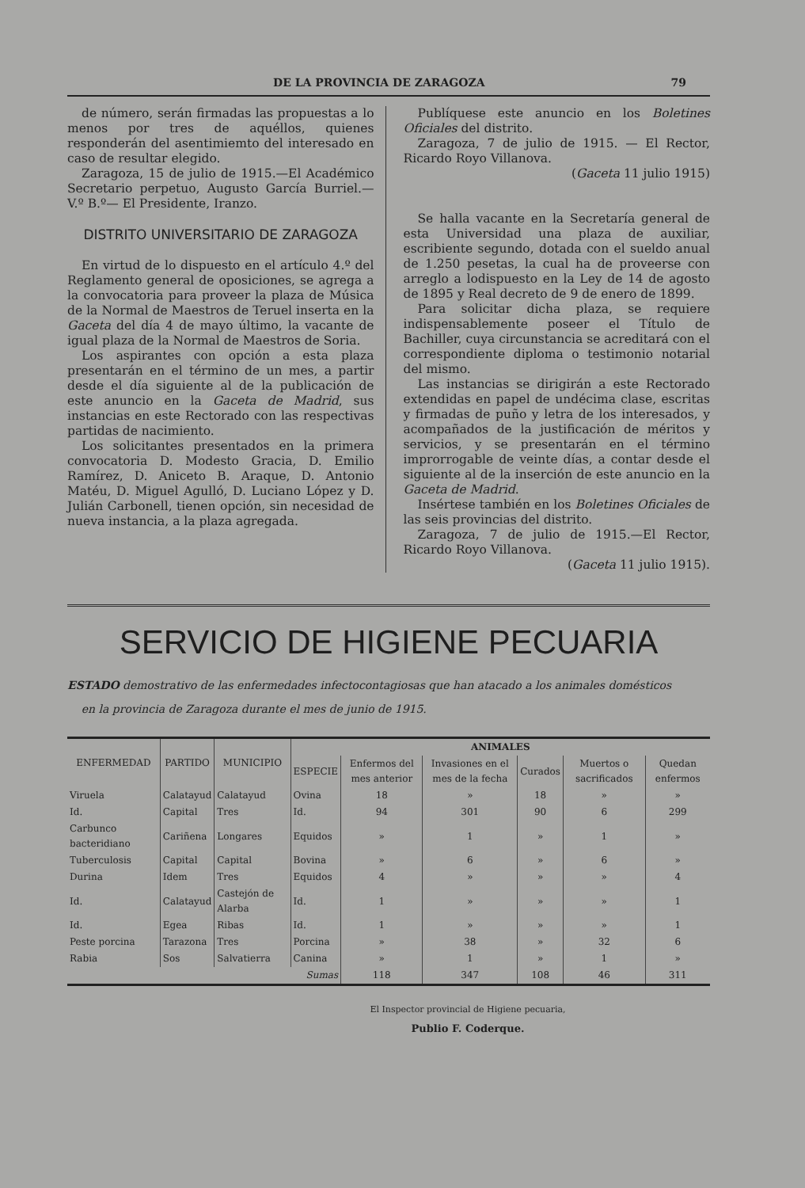DE LA PROVINCIA DE ZARAGOZA 79
de número, serán firmadas las propuestas a lo menos por tres de aquéllos, quienes responderán del asentimiemto del interesado en caso de resultar elegido.
Zaragoza, 15 de julio de 1915.—El Académico Secretario perpetuo, Augusto García Burriel.—V.º B.º— El Presidente, Iranzo.
DISTRITO UNIVERSITARIO DE ZARAGOZA
En virtud de lo dispuesto en el artículo 4.º del Reglamento general de oposiciones, se agrega a la convocatoria para proveer la plaza de Música de la Normal de Maestros de Teruel inserta en la Gaceta del día 4 de mayo último, la vacante de igual plaza de la Normal de Maestros de Soria.
Los aspirantes con opción a esta plaza presentarán en el término de un mes, a partir desde el día siguiente al de la publicación de este anuncio en la Gaceta de Madrid, sus instancias en este Rectorado con las respectivas partidas de nacimiento.
Los solicitantes presentados en la primera convocatoria D. Modesto Gracia, D. Emilio Ramírez, D. Aniceto B. Araque, D. Antonio Matéu, D. Miguel Agulló, D. Luciano López y D. Julián Carbonell, tienen opción, sin necesidad de nueva instancia, a la plaza agregada.
Publíquese este anuncio en los Boletines Oficiales del distrito.
Zaragoza, 7 de julio de 1915. — El Rector, Ricardo Royo Villanova.
(Gaceta 11 julio 1915)
Se halla vacante en la Secretaría general de esta Universidad una plaza de auxiliar, escribiente segundo, dotada con el sueldo anual de 1.250 pesetas, la cual ha de proveerse con arreglo a lodispuesto en la Ley de 14 de agosto de 1895 y Real decreto de 9 de enero de 1899.
Para solicitar dicha plaza, se requiere indispensablemente poseer el Título de Bachiller, cuya circunstancia se acreditará con el correspondiente diploma o testimonio notarial del mismo.
Las instancias se dirigirán a este Rectorado extendidas en papel de undécima clase, escritas y firmadas de puño y letra de los interesados, y acompañados de la justificación de méritos y servicios, y se presentarán en el término improrrogable de veinte días, a contar desde el siguiente al de la inserción de este anuncio en la Gaceta de Madrid.
Insértese también en los Boletines Oficiales de las seis provincias del distrito.
Zaragoza, 7 de julio de 1915.—El Rector, Ricardo Royo Villanova.
(Gaceta 11 julio 1915).
SERVICIO DE HIGIENE PECUARIA
ESTADO demostrativo de las enfermedades infectocontagiosas que han atacado a los animales domésticos
en la provincia de Zaragoza durante el mes de junio de 1915.
| ENFERMEDAD | PARTIDO | MUNICIPIO | ANIMALES | | | | | |
| --- | --- | --- | --- | --- | --- | --- | --- | --- |
| | | | ESPECIE | Enfermos del mes anterior | Invasiones en el mes de la fecha | Curados | Muertos o sacrificados | Quedan enfermos |
| Viruela | Calatayud | Calatayud | Ovina | 18 | » | 18 | » | » |
| Id. | Capital | Tres | Id. | 94 | 301 | 90 | 6 | 299 |
| Carbunco bacteridiano | Cariñena | Longares | Equidos | » | 1 | » | 1 | » |
| Tuberculosis | Capital | Capital | Bovina | » | 6 | » | 6 | » |
| Durina | Idem | Tres | Equidos | 4 | » | » | » | 4 |
| Id. | Calatayud | Castejón de Alarba | Id. | 1 | » | » | » | 1 |
| Id. | Egea | Ribas | Id. | 1 | » | » | » | 1 |
| Peste porcina | Tarazona | Tres | Porcina | » | 38 | » | 32 | 6 |
| Rabia | Sos | Salvatierra | Canina | » | 1 | » | 1 | » |
| Sumas | | | | 118 | 347 | 108 | 46 | 311 |
El Inspector provincial de Higiene pecuaria,
Publio F. Coderque.